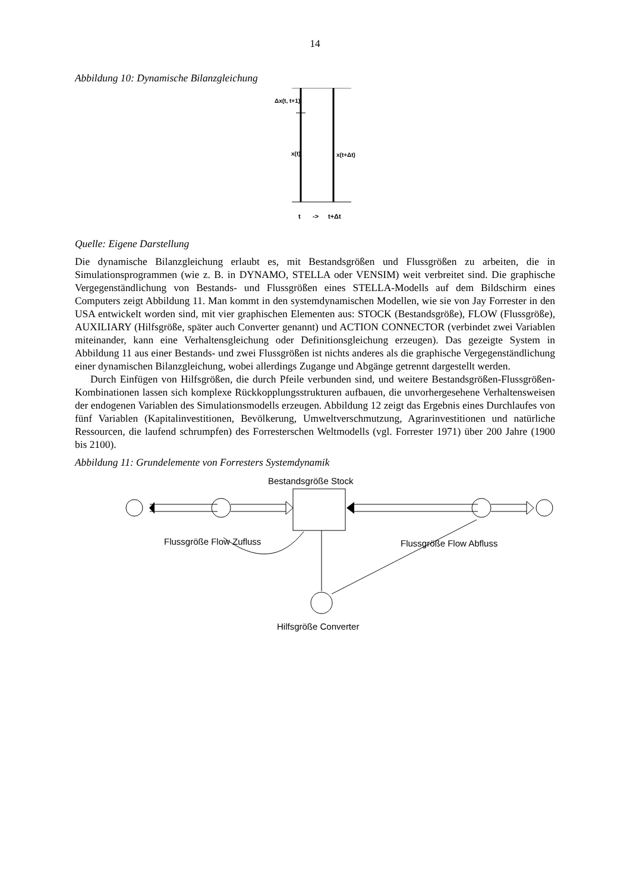14
Abbildung 10: Dynamische Bilanzgleichung
Δx(t, t+1)
x(t)
x(t+Δt)
t
->
t+Δt
Quelle: Eigene Darstellung
Die dynamische Bilanzgleichung erlaubt es, mit Bestandsgrößen und Flussgrößen zu arbeiten, die in Simulationsprogrammen (wie z. B. in DYNAMO, STELLA oder VENSIM) weit verbreitet sind. Die graphische Vergegenständlichung von Bestands- und Flussgrößen eines STELLA-Modells auf dem Bildschirm eines Computers zeigt Abbildung 11. Man kommt in den systemdynamischen Modellen, wie sie von Jay Forrester in den USA entwickelt worden sind, mit vier graphischen Elementen aus: STOCK (Bestandsgröße), FLOW (Flussgröße), AUXILIARY (Hilfsgröße, später auch Converter genannt) und ACTION CONNECTOR (verbindet zwei Variablen miteinander, kann eine Verhaltensgleichung oder Definitionsgleichung erzeugen). Das gezeigte System in Abbildung 11 aus einer Bestands- und zwei Flussgrößen ist nichts anderes als die graphische Vergegenständlichung einer dynamischen Bilanzgleichung, wobei allerdings Zugange und Abgänge getrennt dargestellt werden.
Durch Einfügen von Hilfsgrößen, die durch Pfeile verbunden sind, und weitere Bestandsgrößen-Flussgrößen-Kombinationen lassen sich komplexe Rückkopplungsstrukturen aufbauen, die unvorhergesehene Verhaltensweisen der endogenen Variablen des Simulationsmodells erzeugen. Abbildung 12 zeigt das Ergebnis eines Durchlaufes von fünf Variablen (Kapitalinvestitionen, Bevölkerung, Umweltverschmutzung, Agrarinvestitionen und natürliche Ressourcen, die laufend schrumpfen) des Forresterschen Weltmodells (vgl. Forrester 1971) über 200 Jahre (1900 bis 2100).
Abbildung 11: Grundelemente von Forresters Systemdynamik
Bestandsgröße Stock
Flussgröße Flow Zufluss
Flussgröße Flow Abfluss
Hilfsgröße Converter